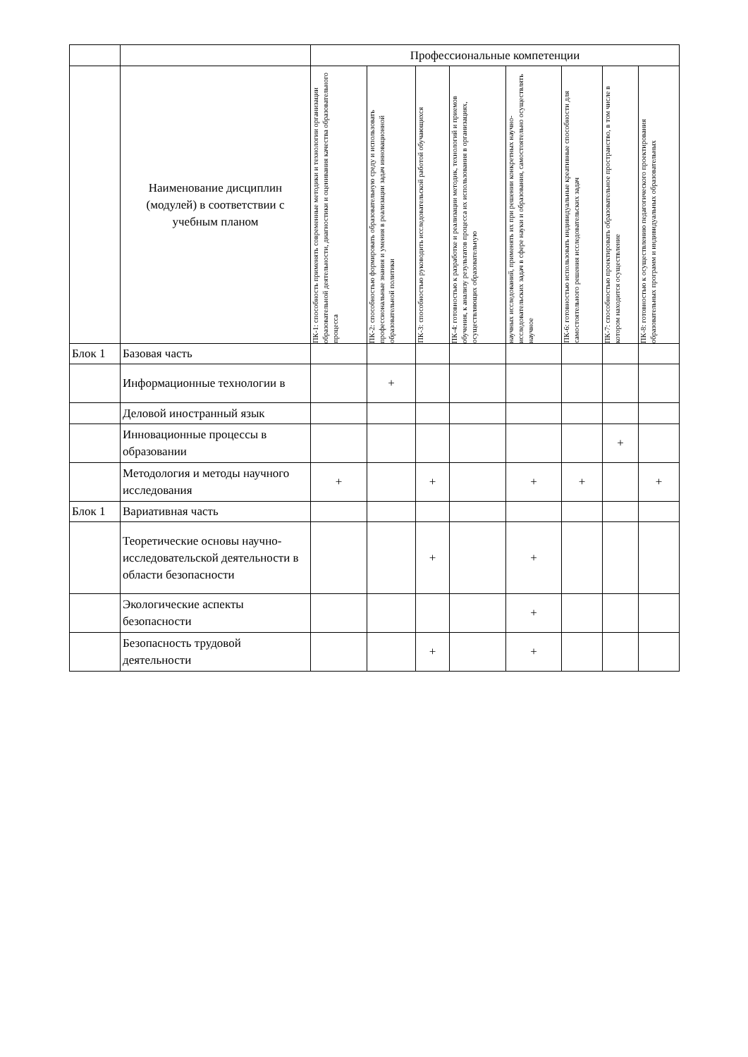| | | Профессиональные компетенции | | | | | | | |
| | Наименование дисциплин (модулей) в соответствии с учебным планом | ПК-1: способность применять современные методики и технологии организации образовательной деятельности, диагностики и оценивания качества образовательного процесса | ПК-2: способностью формировать образовательную среду и использовать профессиональные знания и умения в реализации задач инновационной образовательной политики | ПК-3: способностью руководить исследовательской работой обучающихся | ПК-4: готовностью к разработке и реализации методик, технологий и приемов обучения, к анализу результатов процесса их использования в организациях, осуществляющих образовательную | научных исследований, применять их при решении конкретных научно-исследовательских задач в сфере науки и образования, самостоятельно осуществлять научное | ПК-6: готовностью использовать индивидуальные креативные способности для самостоятельного решения исследовательских задач | ПК-7: способностью проектировать образовательное пространство, в том числе в котором находится осуществление | ПК-8: готовностью к осуществлению педагогического проектирования образовательных программ и индивидуальных образовательных |
| Блок 1 | Базовая часть | | | | | | | | |
| | Информационные технологии в | | + | | | | | | |
| | Деловой иностранный язык | | | | | | | | |
| | Инновационные процессы в образовании | | | | | | | + | |
| | Методология и методы научного исследования | + | | + | | + | + | | + |
| Блок 1 | Вариативная часть | | | | | | | | |
| | Теоретические основы научно- исследовательской деятельности в области безопасности | | | + | | + | | | |
| | Экологические аспекты безопасности | | | | | + | | | |
| | Безопасность трудовой деятельности | | | + | | + | | | |